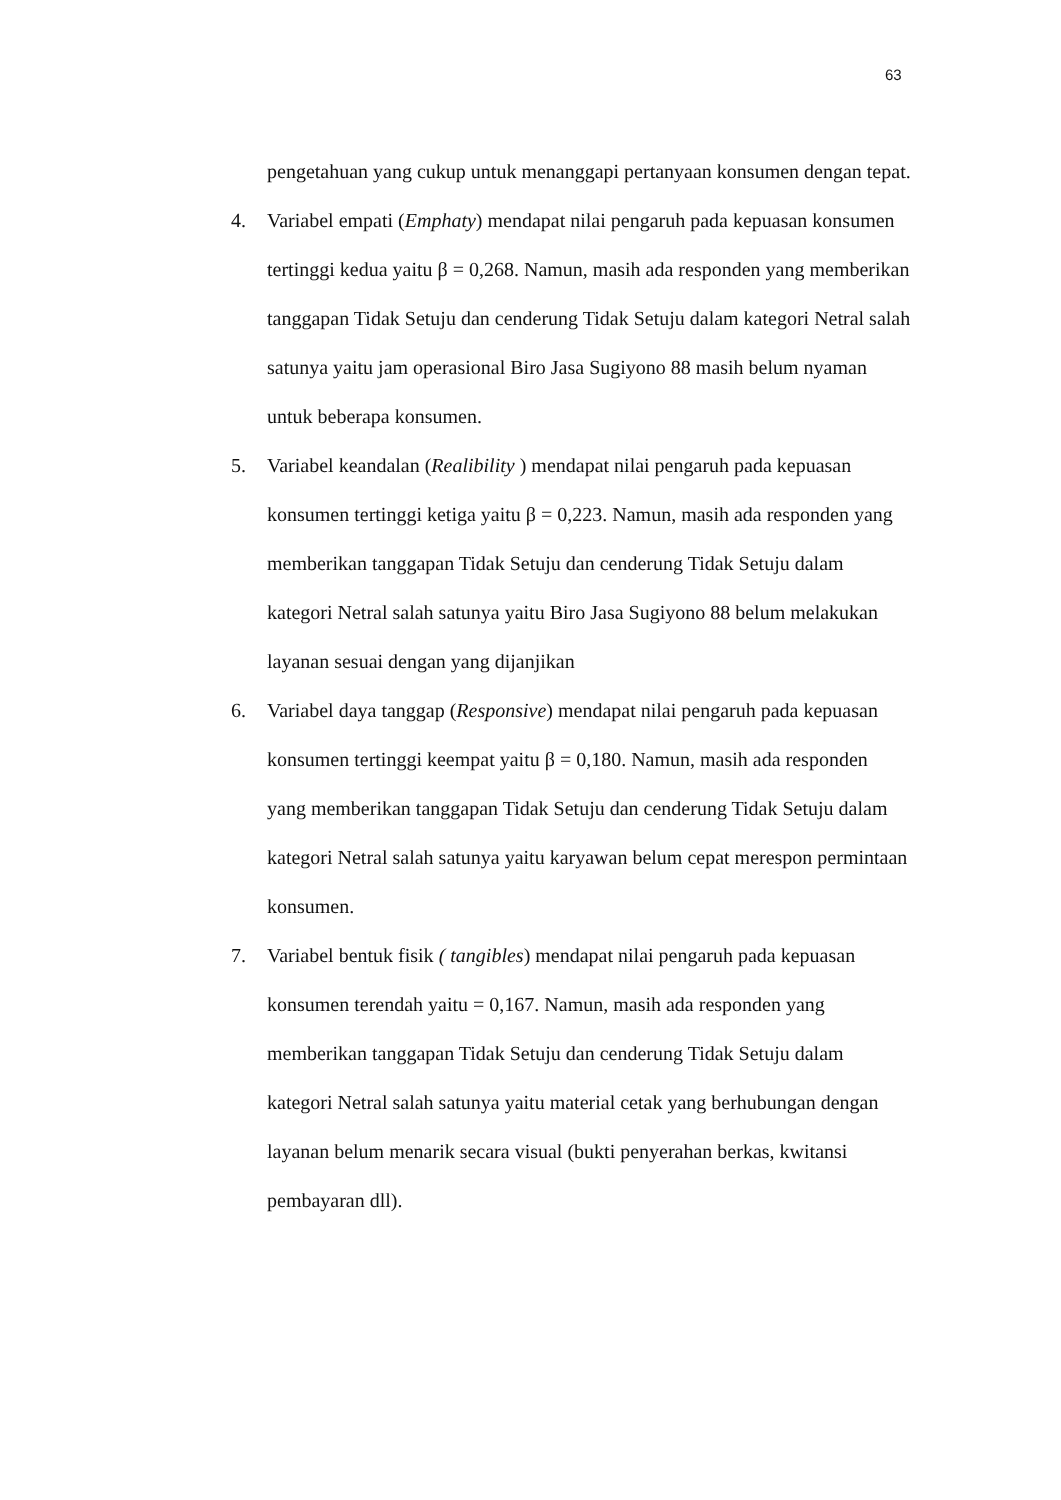63
pengetahuan yang cukup untuk menanggapi pertanyaan konsumen dengan tepat.
4. Variabel empati (Emphaty) mendapat nilai pengaruh pada kepuasan konsumen tertinggi kedua yaitu β = 0,268. Namun, masih ada responden yang memberikan tanggapan Tidak Setuju dan cenderung Tidak Setuju dalam kategori Netral salah satunya yaitu jam operasional Biro Jasa Sugiyono 88 masih belum nyaman untuk beberapa konsumen.
5. Variabel keandalan (Realibility ) mendapat nilai pengaruh pada kepuasan konsumen tertinggi ketiga yaitu β = 0,223. Namun, masih ada responden yang memberikan tanggapan Tidak Setuju dan cenderung Tidak Setuju dalam kategori Netral salah satunya yaitu Biro Jasa Sugiyono 88 belum melakukan layanan sesuai dengan yang dijanjikan
6. Variabel daya tanggap (Responsive) mendapat nilai pengaruh pada kepuasan konsumen tertinggi keempat yaitu β = 0,180. Namun, masih ada responden yang memberikan tanggapan Tidak Setuju dan cenderung Tidak Setuju dalam kategori Netral salah satunya yaitu karyawan belum cepat merespon permintaan konsumen.
7. Variabel bentuk fisik ( tangibles) mendapat nilai pengaruh pada kepuasan konsumen terendah yaitu = 0,167. Namun, masih ada responden yang memberikan tanggapan Tidak Setuju dan cenderung Tidak Setuju dalam kategori Netral salah satunya yaitu material cetak yang berhubungan dengan layanan belum menarik secara visual (bukti penyerahan berkas, kwitansi pembayaran dll).